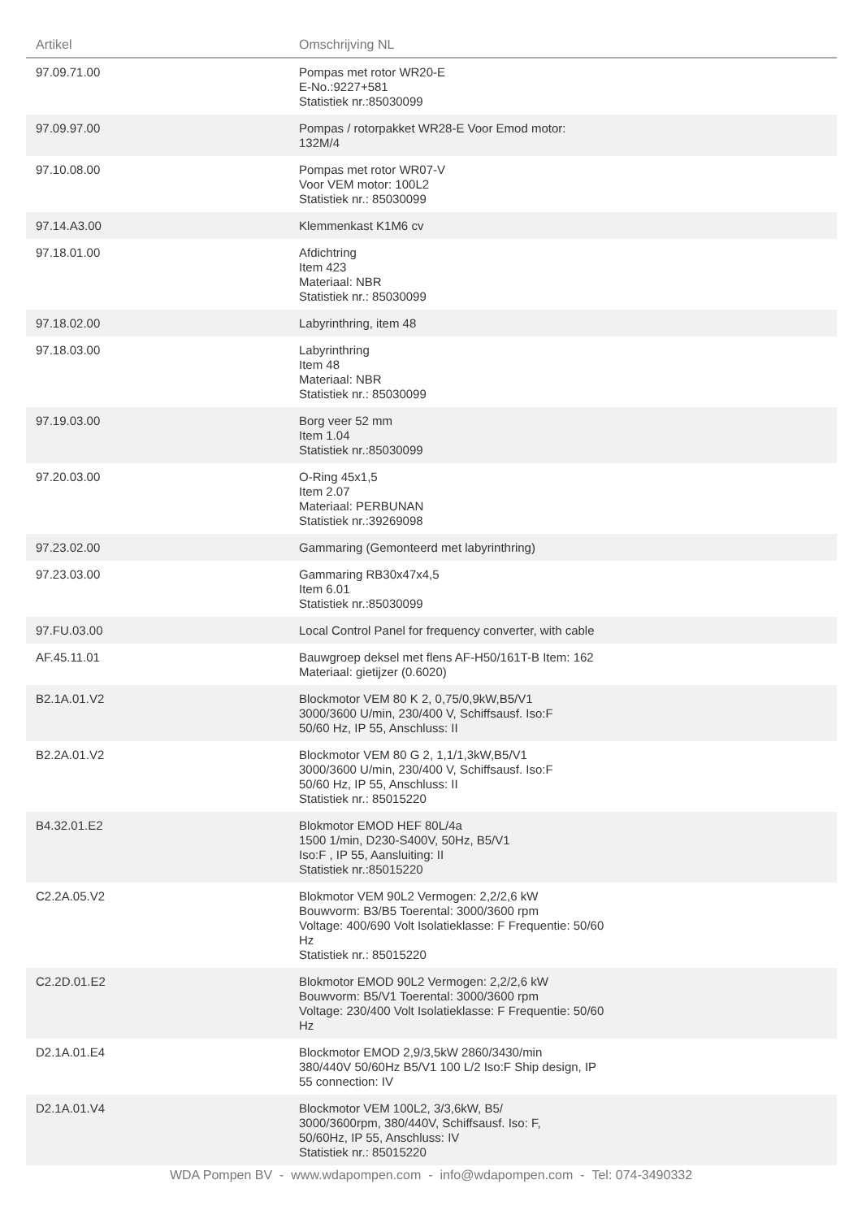| Artikel | Omschrijving NL | |
| --- | --- | --- |
| 97.09.71.00 | Pompas met rotor WR20-E E-No.:9227+581 Statistiek nr.:85030099 | |
| 97.09.97.00 | Pompas / rotorpakket WR28-E Voor Emod motor: 132M/4 | |
| 97.10.08.00 | Pompas met rotor WR07-V Voor VEM motor: 100L2 Statistiek nr.: 85030099 | |
| 97.14.A3.00 | Klemmenkast K1M6 cv | |
| 97.18.01.00 | Afdichtring Item 423 Materiaal: NBR Statistiek nr.: 85030099 | |
| 97.18.02.00 | Labyrinthring, item 48 | |
| 97.18.03.00 | Labyrinthring Item 48 Materiaal: NBR Statistiek nr.: 85030099 | |
| 97.19.03.00 | Borg veer 52 mm Item 1.04 Statistiek nr.:85030099 | |
| 97.20.03.00 | O-Ring 45x1,5 Item 2.07 Materiaal: PERBUNAN Statistiek nr.:39269098 | |
| 97.23.02.00 | Gammaring (Gemonteerd met labyrinthring) | |
| 97.23.03.00 | Gammaring RB30x47x4,5 Item 6.01 Statistiek nr.:85030099 | |
| 97.FU.03.00 | Local Control Panel for frequency converter, with cable | |
| AF.45.11.01 | Bauwgroep deksel met flens AF-H50/161T-B Item: 162 Materiaal: gietijzer (0.6020) | |
| B2.1A.01.V2 | Blockmotor VEM 80 K 2, 0,75/0,9kW,B5/V1 3000/3600 U/min, 230/400 V, Schiffsausf. Iso:F 50/60 Hz, IP 55, Anschluss: II | |
| B2.2A.01.V2 | Blockmotor VEM 80 G 2, 1,1/1,3kW,B5/V1 3000/3600 U/min, 230/400 V, Schiffsausf. Iso:F 50/60 Hz, IP 55, Anschluss: II Statistiek nr.: 85015220 | |
| B4.32.01.E2 | Blokmotor EMOD HEF 80L/4a 1500 1/min, D230-S400V, 50Hz, B5/V1 Iso:F , IP 55, Aansluiting: II Statistiek nr.:85015220 | |
| C2.2A.05.V2 | Blokmotor VEM 90L2 Vermogen: 2,2/2,6 kW Bouwvorm: B3/B5 Toerental: 3000/3600 rpm Voltage: 400/690 Volt Isolatieklasse: F Frequentie: 50/60 Hz Statistiek nr.: 85015220 | |
| C2.2D.01.E2 | Blokmotor EMOD 90L2 Vermogen: 2,2/2,6 kW Bouwvorm: B5/V1 Toerental: 3000/3600 rpm Voltage: 230/400 Volt Isolatieklasse: F Frequentie: 50/60 Hz | |
| D2.1A.01.E4 | Blockmotor EMOD 2,9/3,5kW 2860/3430/min 380/440V 50/60Hz B5/V1 100 L/2 Iso:F Ship design, IP 55 connection: IV | |
| D2.1A.01.V4 | Blockmotor VEM 100L2, 3/3,6kW, B5/ 3000/3600rpm, 380/440V, Schiffsausf. Iso: F, 50/60Hz, IP 55, Anschluss: IV Statistiek nr.: 85015220 | |
WDA Pompen BV - www.wdapompen.com - info@wdapompen.com - Tel: 074-3490332